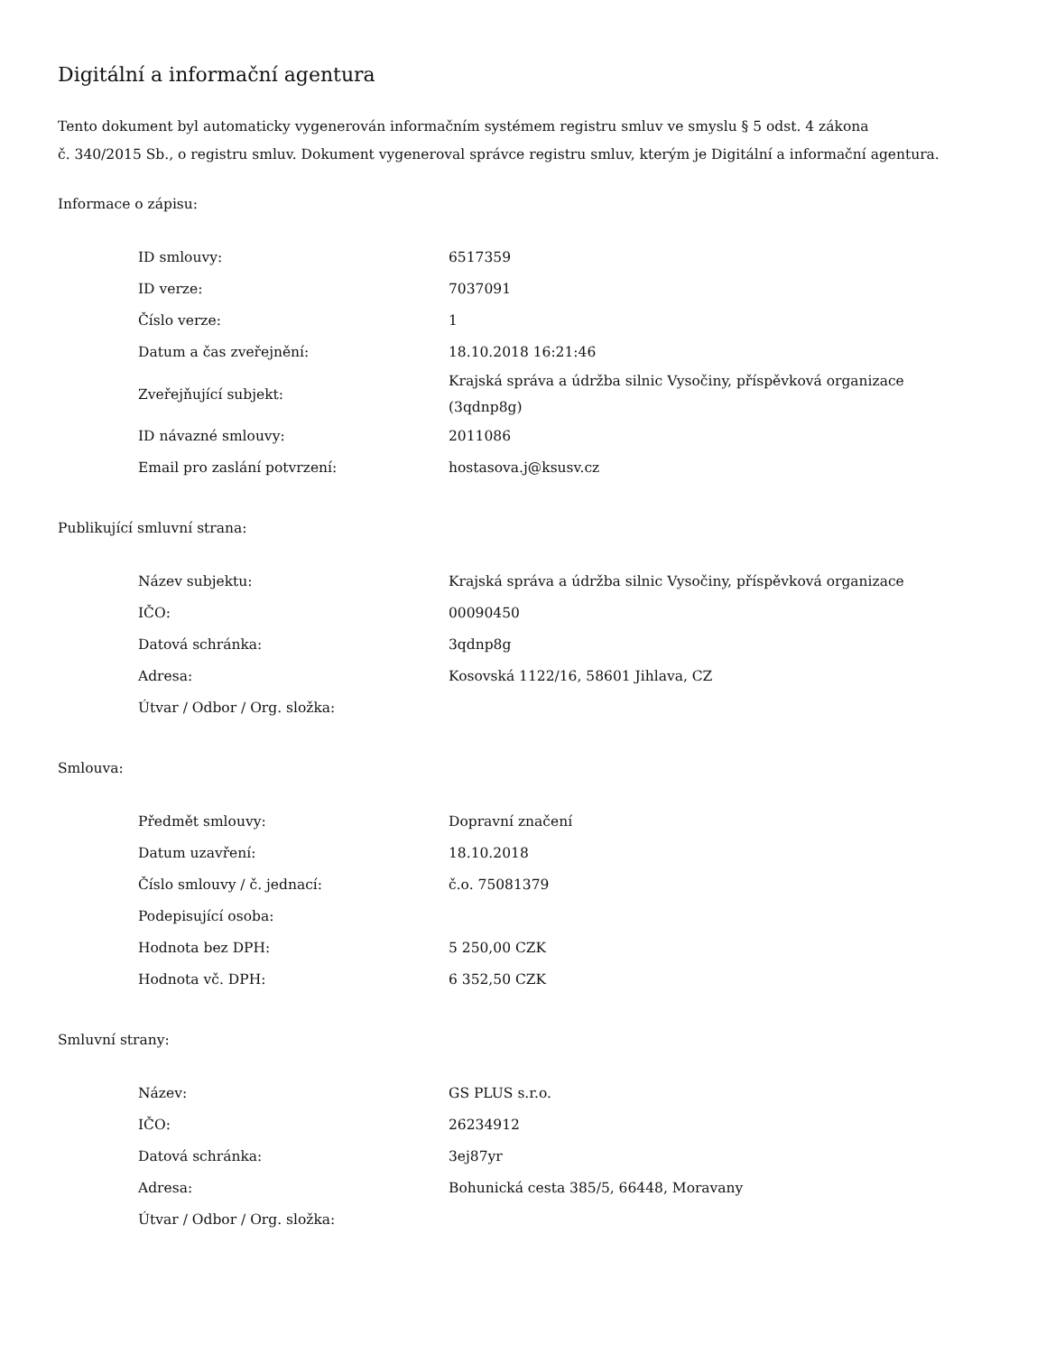Digitální a informační agentura
Tento dokument byl automaticky vygenerován informačním systémem registru smluv ve smyslu § 5 odst. 4 zákona
č. 340/2015 Sb., o registru smluv. Dokument vygeneroval správce registru smluv, kterým je Digitální a informační agentura.
Informace o zápisu:
| ID smlouvy: | 6517359 |
| ID verze: | 7037091 |
| Číslo verze: | 1 |
| Datum a čas zveřejnění: | 18.10.2018 16:21:46 |
| Zveřejňující subjekt: | Krajská správa a údržba silnic Vysočiny, příspěvková organizace (3qdnp8g) |
| ID návazné smlouvy: | 2011086 |
| Email pro zaslání potvrzení: | hostasova.j@ksusv.cz |
Publikující smluvní strana:
| Název subjektu: | Krajská správa a údržba silnic Vysočiny, příspěvková organizace |
| IČO: | 00090450 |
| Datová schránka: | 3qdnp8g |
| Adresa: | Kosovská 1122/16, 58601 Jihlava, CZ |
| Útvar / Odbor / Org. složka: | |
Smlouva:
| Předmět smlouvy: | Dopravní značení |
| Datum uzavření: | 18.10.2018 |
| Číslo smlouvy / č. jednací: | č.o. 75081379 |
| Podepisující osoba: | |
| Hodnota bez DPH: | 5 250,00 CZK |
| Hodnota vč. DPH: | 6 352,50 CZK |
Smluvní strany:
| Název: | GS PLUS s.r.o. |
| IČO: | 26234912 |
| Datová schránka: | 3ej87yr |
| Adresa: | Bohunická cesta 385/5, 66448, Moravany |
| Útvar / Odbor / Org. složka: | |